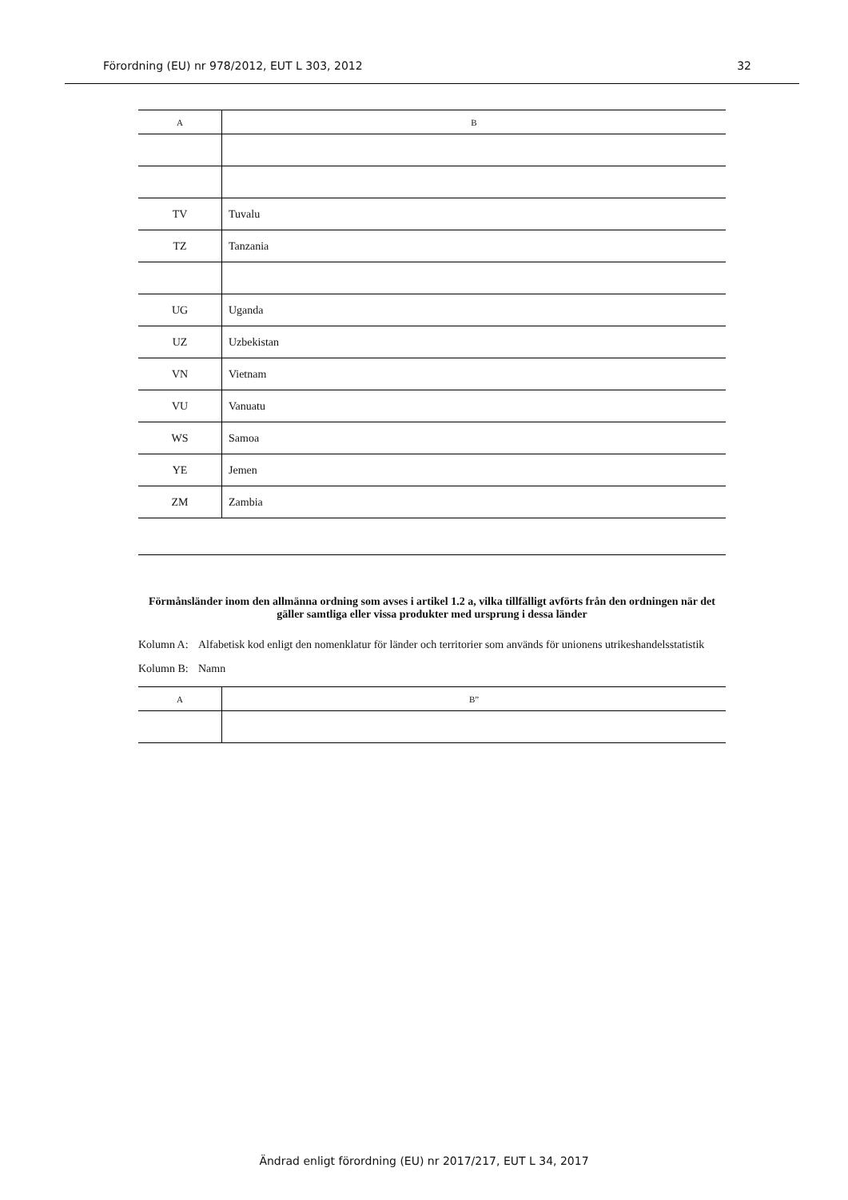Förordning (EU) nr 978/2012, EUT L 303, 2012 32
| A | B |
| --- | --- |
| TV | Tuvalu |
| TZ | Tanzania |
| UG | Uganda |
| UZ | Uzbekistan |
| VN | Vietnam |
| VU | Vanuatu |
| WS | Samoa |
| YE | Jemen |
| ZM | Zambia |
Förmånsländer inom den allmänna ordning som avses i artikel 1.2 a, vilka tillfälligt avförts från den ordningen när det gäller samtliga eller vissa produkter med ursprung i dessa länder
Kolumn A: Alfabetisk kod enligt den nomenklatur för länder och territorier som används för unionens utrikeshandels­statistik
Kolumn B: Namn
| A | B” |
| --- | --- |
Ändrad enligt förordning (EU) nr 2017/217, EUT L 34, 2017